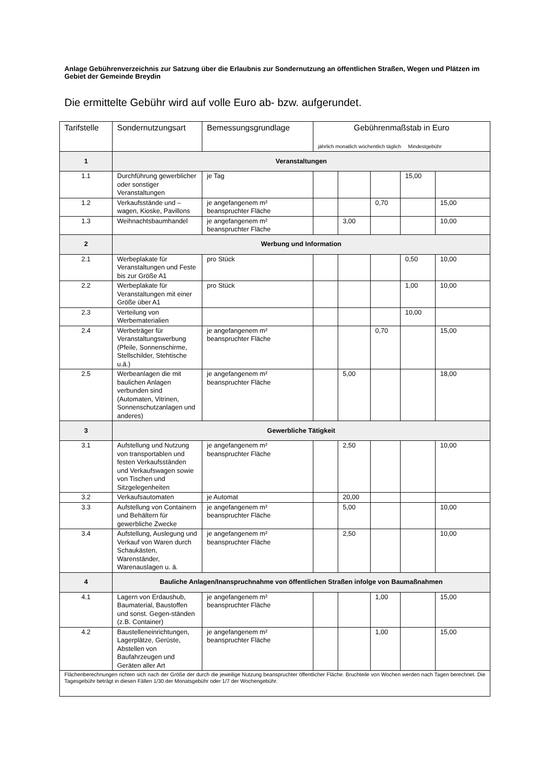Anlage Gebührenverzeichnis zur Satzung über die Erlaubnis zur Sondernutzung an öffentlichen Straßen, Wegen und Plätzen im Gebiet der Gemeinde Breydin
Die ermittelte Gebühr wird auf volle Euro ab- bzw. aufgerundet.
| Tarifstelle | Sondernutzungsart | Bemessungsgrundlage | Gebührenmaßstab in Euro | | | | |
| --- | --- | --- | --- | --- | --- | --- | --- |
| | | | jährlich monatlich wöchentlich täglich Mindestgebühr | | | | |
| 1 | Veranstaltungen | | | | | | |
| 1.1 | Durchführung gewerblicher oder sonstiger Veranstaltungen | je Tag | | | | 15,00 | |
| 1.2 | Verkaufsstände und – wagen, Kioske, Pavillons | je angefangenem m² beanspruchter Fläche | | | 0,70 | | 15,00 |
| 1.3 | Weihnachtsbaumhandel | je angefangenem m² beanspruchter Fläche | | 3,00 | | | 10,00 |
| 2 | Werbung und Information | | | | | | |
| 2.1 | Werbeplakate für Veranstaltungen und Feste bis zur Größe A1 | pro Stück | | | | 0,50 | 10,00 |
| 2.2 | Werbeplakate für Veranstaltungen mit einer Größe über A1 | pro Stück | | | | 1,00 | 10,00 |
| 2.3 | Verteilung von Werbematerialien | | | | | 10,00 | |
| 2.4 | Werbeträger für Veranstaltungswerbung (Pfeile, Sonnenschirme, Stellschilder, Stehtische u.ä.) | je angefangenem m² beanspruchter Fläche | | | 0,70 | | 15,00 |
| 2.5 | Werbeanlagen die mit baulichen Anlagen verbunden sind (Automaten, Vitrinen, Sonnenschutzanlagen und anderes) | je angefangenem m² beanspruchter Fläche | | 5,00 | | | 18,00 |
| 3 | Gewerbliche Tätigkeit | | | | | | |
| 3.1 | Aufstellung und Nutzung von transportablen und festen Verkaufsständen und Verkaufswagen sowie von Tischen und Sitzgelegenheiten | je angefangenem m² beanspruchter Fläche | | 2,50 | | | 10,00 |
| 3.2 | Verkaufsautomaten | je Automat | | 20,00 | | | |
| 3.3 | Aufstellung von Containern und Behältern für gewerbliche Zwecke | je angefangenem m² beanspruchter Fläche | | 5,00 | | | 10,00 |
| 3.4 | Aufstellung, Auslegung und Verkauf von Waren durch Schaukästen, Warenständer, Warenauslagen u. ä. | je angefangenem m² beanspruchter Fläche | | 2,50 | | | 10,00 |
| 4 | Bauliche Anlagen/Inanspruchnahme von öffentlichen Straßen infolge von Baumaßnahmen | | | | | | |
| 4.1 | Lagern von Erdaushub, Baumaterial, Baustoffen und sonst. Gegen-ständen (z.B. Container) | je angefangenem m² beanspruchter Fläche | | | 1,00 | | 15,00 |
| 4.2 | Baustelleneinrichtungen, Lagerplätze, Gerüste, Abstellen von Baufahrzeugen und Geräten aller Art | je angefangenem m² beanspruchter Fläche | | | 1,00 | | 15,00 |
| Flächenberechnungen richten sich nach der Größe der durch die jeweilige Nutzung beanspruchter öffentlicher Fläche. Bruchteile von Wochen werden nach Tagen berechnet. Die Tagesgebühr beträgt in diesen Fällen 1/30 der Monatsgebühr oder 1/7 der Wochengebühr. | | | | | | | |